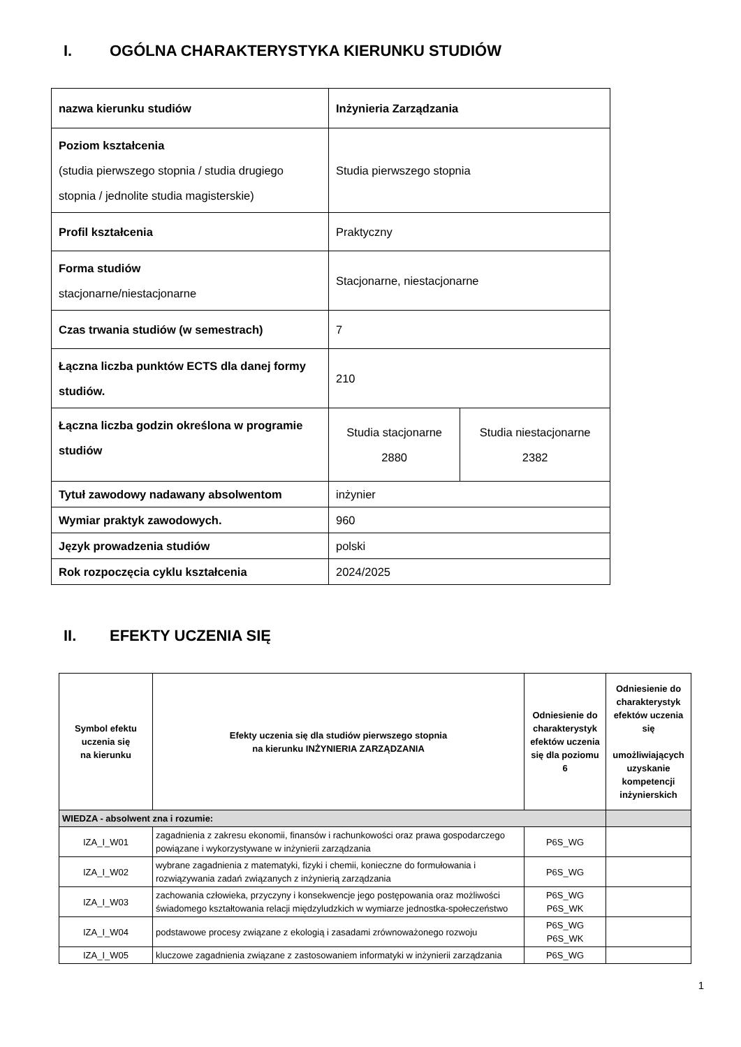I. OGÓLNA CHARAKTERYSTYKA KIERUNKU STUDIÓW
| nazwa kierunku studiów | Inżynieria Zarządzania | |
| Poziom kształcenia (studia pierwszego stopnia / studia drugiego stopnia / jednolite studia magisterskie) | Studia pierwszego stopnia | |
| Profil kształcenia | Praktyczny | |
| Forma studiów stacjonarne/niestacjonarne | Stacjonarne, niestacjonarne | |
| Czas trwania studiów (w semestrach) | 7 | |
| Łączna liczba punktów ECTS dla danej formy studiów. | 210 | |
| Łączna liczba godzin określona w programie studiów | Studia stacjonarne 2880 | Studia niestacjonarne 2382 |
| Tytuł zawodowy nadawany absolwentom | inżynier | |
| Wymiar praktyk zawodowych. | 960 | |
| Język prowadzenia studiów | polski | |
| Rok rozpoczęcia cyklu kształcenia | 2024/2025 | |
II. EFEKTY UCZENIA SIĘ
| Symbol efektu uczenia się na kierunku | Efekty uczenia się dla studiów pierwszego stopnia na kierunku INŻYNIERIA ZARZĄDZANIA | Odniesienie do charakterystyk efektów uczenia się dla poziomu 6 | Odniesienie do charakterystyk efektów uczenia się umożliwiających uzyskanie kompetencji inżynierskich |
| --- | --- | --- | --- |
| WIEDZA - absolwent zna i rozumie: | | | |
| IZA_I_W01 | zagadnienia z zakresu ekonomii, finansów i rachunkowości oraz prawa gospodarczego powiązane i wykorzystywane w inżynierii zarządzania | P6S_WG | |
| IZA_I_W02 | wybrane zagadnienia z matematyki, fizyki i chemii, konieczne do formułowania i rozwiązywania zadań związanych z inżynierią zarządzania | P6S_WG | |
| IZA_I_W03 | zachowania człowieka, przyczyny i konsekwencje jego postępowania oraz możliwości świadomego kształtowania relacji międzyludzkich w wymiarze jednostka-społeczeństwo | P6S_WG P6S_WK | |
| IZA_I_W04 | podstawowe procesy związane z ekologią i zasadami zrównoważonego rozwoju | P6S_WG P6S_WK | |
| IZA_I_W05 | kluczowe zagadnienia związane z zastosowaniem informatyki w inżynierii zarządzania | P6S_WG | |
1